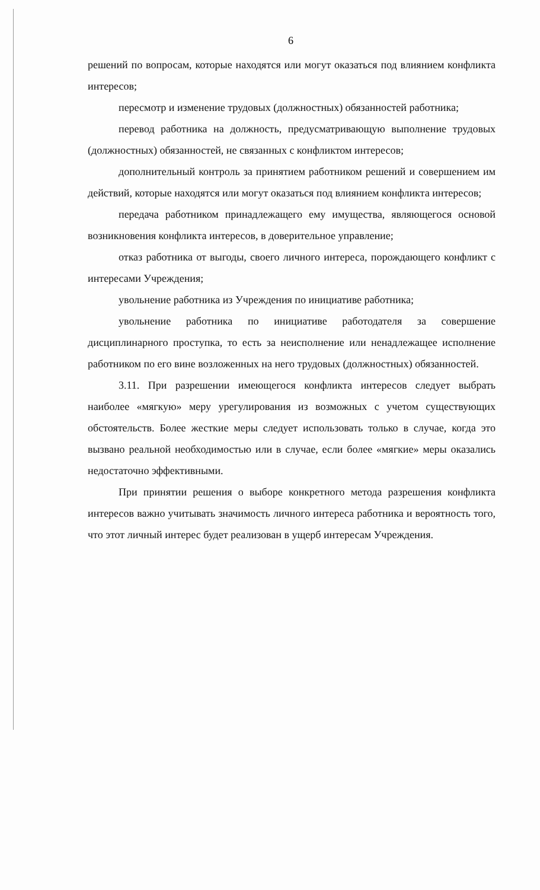6
решений по вопросам, которые находятся или могут оказаться под влиянием конфликта интересов;
пересмотр и изменение трудовых (должностных) обязанностей работника;
перевод работника на должность, предусматривающую выполнение трудовых (должностных) обязанностей, не связанных с конфликтом интересов;
дополнительный контроль за принятием работником решений и совершением им действий, которые находятся или могут оказаться под влиянием конфликта интересов;
передача работником принадлежащего ему имущества, являющегося основой возникновения конфликта интересов, в доверительное управление;
отказ работника от выгоды, своего личного интереса, порождающего конфликт с интересами Учреждения;
увольнение работника из Учреждения по инициативе работника;
увольнение работника по инициативе работодателя за совершение дисциплинарного проступка, то есть за неисполнение или ненадлежащее исполнение работником по его вине возложенных на него трудовых (должностных) обязанностей.
3.11. При разрешении имеющегося конфликта интересов следует выбрать наиболее «мягкую» меру урегулирования из возможных с учетом существующих обстоятельств. Более жесткие меры следует использовать только в случае, когда это вызвано реальной необходимостью или в случае, если более «мягкие» меры оказались недостаточно эффективными.
При принятии решения о выборе конкретного метода разрешения конфликта интересов важно учитывать значимость личного интереса работника и вероятность того, что этот личный интерес будет реализован в ущерб интересам Учреждения.